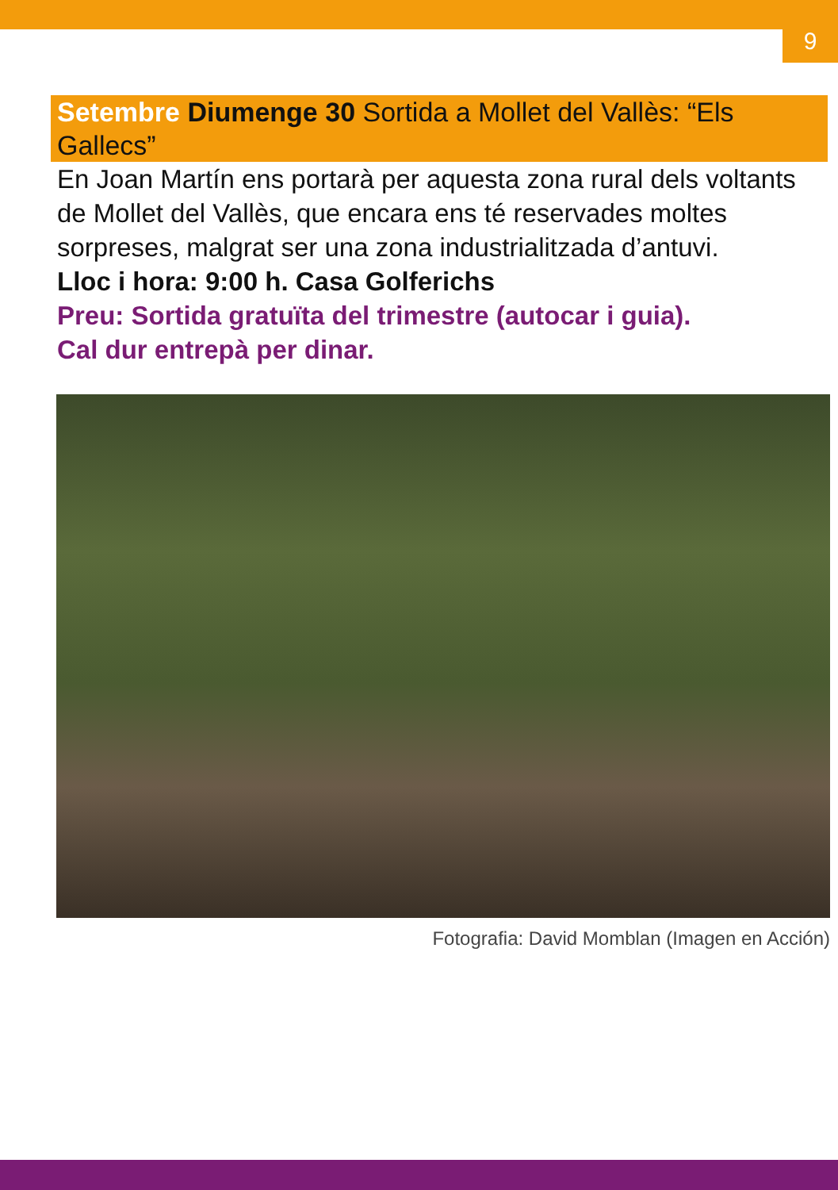9
Setembre Diumenge 30 Sortida a Mollet del Vallès: “Els Gallecs”
En Joan Martín ens portarà per aquesta zona rural dels voltants de Mollet del Vallès, que encara ens té reservades moltes sorpreses, malgrat ser una zona industrialitzada d’antuvi.
Lloc i hora: 9:00 h. Casa Golferichs
Preu: Sortida gratuïta del trimestre (autocar i guia).
Cal dur entrepà per dinar.
Fotografia: David Momblan (Imagen en Acción)